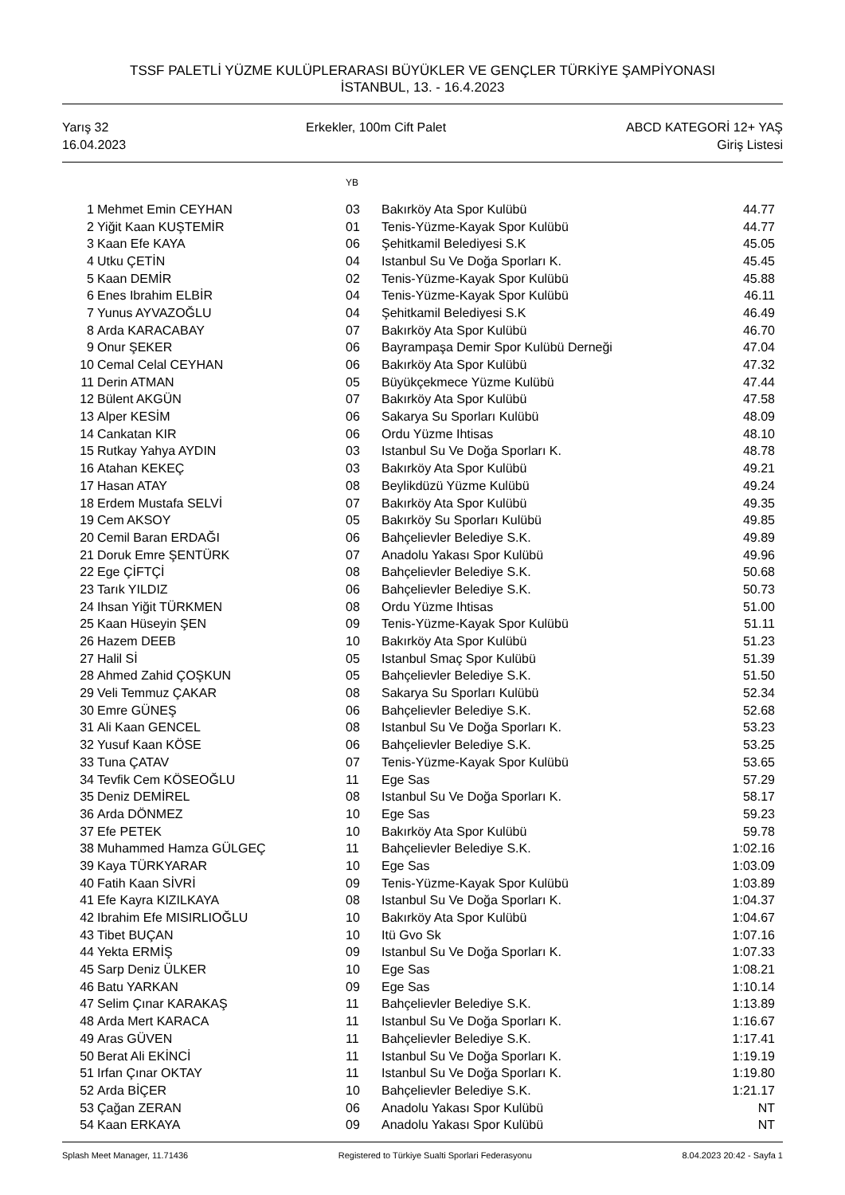TSSF PALETLİ YÜZME KULÜPLERARASI BÜYÜKLER VE GENÇLER TÜRKİYE ŞAMPİYONASI
İSTANBUL, 13. - 16.4.2023
Yarış 32
16.04.2023
Erkekler, 100m Cift Palet ABCD KATEGORİ 12+ YAŞ
Giriş Listesi
| | | YB | | |
| --- | --- | --- | --- | --- |
| 1 | Mehmet Emin CEYHAN | 03 | Bakırköy Ata Spor Kulübü | 44.77 |
| 2 | Yiğit Kaan KUŞTEMİR | 01 | Tenis-Yüzme-Kayak Spor Kulübü | 44.77 |
| 3 | Kaan Efe KAYA | 06 | Şehitkamil Belediyesi S.K | 45.05 |
| 4 | Utku ÇETİN | 04 | Istanbul Su Ve Doğa Sporları K. | 45.45 |
| 5 | Kaan DEMİR | 02 | Tenis-Yüzme-Kayak Spor Kulübü | 45.88 |
| 6 | Enes Ibrahim ELBİR | 04 | Tenis-Yüzme-Kayak Spor Kulübü | 46.11 |
| 7 | Yunus AYVAZOĞLU | 04 | Şehitkamil Belediyesi S.K | 46.49 |
| 8 | Arda KARACABAY | 07 | Bakırköy Ata Spor Kulübü | 46.70 |
| 9 | Onur ŞEKER | 06 | Bayrampaşa Demir Spor Kulübü Derneği | 47.04 |
| 10 | Cemal Celal CEYHAN | 06 | Bakırköy Ata Spor Kulübü | 47.32 |
| 11 | Derin ATMAN | 05 | Büyükçekmece Yüzme Kulübü | 47.44 |
| 12 | Bülent AKGÜN | 07 | Bakırköy Ata Spor Kulübü | 47.58 |
| 13 | Alper KESİM | 06 | Sakarya Su Sporları Kulübü | 48.09 |
| 14 | Cankatan KIR | 06 | Ordu Yüzme Ihtisas | 48.10 |
| 15 | Rutkay Yahya AYDIN | 03 | Istanbul Su Ve Doğa Sporları K. | 48.78 |
| 16 | Atahan KEKEÇ | 03 | Bakırköy Ata Spor Kulübü | 49.21 |
| 17 | Hasan ATAY | 08 | Beylikdüzü Yüzme Kulübü | 49.24 |
| 18 | Erdem Mustafa SELVİ | 07 | Bakırköy Ata Spor Kulübü | 49.35 |
| 19 | Cem AKSOY | 05 | Bakırköy Su Sporları Kulübü | 49.85 |
| 20 | Cemil Baran ERDAĞI | 06 | Bahçelievler Belediye S.K. | 49.89 |
| 21 | Doruk Emre ŞENTÜRK | 07 | Anadolu Yakası Spor Kulübü | 49.96 |
| 22 | Ege ÇİFTÇİ | 08 | Bahçelievler Belediye S.K. | 50.68 |
| 23 | Tarık YILDIZ | 06 | Bahçelievler Belediye S.K. | 50.73 |
| 24 | Ihsan Yiğit TÜRKMEN | 08 | Ordu Yüzme Ihtisas | 51.00 |
| 25 | Kaan Hüseyin ŞEN | 09 | Tenis-Yüzme-Kayak Spor Kulübü | 51.11 |
| 26 | Hazem DEEB | 10 | Bakırköy Ata Spor Kulübü | 51.23 |
| 27 | Halil Sİ | 05 | Istanbul Smaç Spor Kulübü | 51.39 |
| 28 | Ahmed Zahid ÇOŞKUN | 05 | Bahçelievler Belediye S.K. | 51.50 |
| 29 | Veli Temmuz ÇAKAR | 08 | Sakarya Su Sporları Kulübü | 52.34 |
| 30 | Emre GÜNEŞ | 06 | Bahçelievler Belediye S.K. | 52.68 |
| 31 | Ali Kaan GENCEL | 08 | Istanbul Su Ve Doğa Sporları K. | 53.23 |
| 32 | Yusuf Kaan KÖSE | 06 | Bahçelievler Belediye S.K. | 53.25 |
| 33 | Tuna ÇATAV | 07 | Tenis-Yüzme-Kayak Spor Kulübü | 53.65 |
| 34 | Tevfik Cem KÖSEOĞLU | 11 | Ege Sas | 57.29 |
| 35 | Deniz DEMİREL | 08 | Istanbul Su Ve Doğa Sporları K. | 58.17 |
| 36 | Arda DÖNMEZ | 10 | Ege Sas | 59.23 |
| 37 | Efe PETEK | 10 | Bakırköy Ata Spor Kulübü | 59.78 |
| 38 | Muhammed Hamza GÜLGEÇ | 11 | Bahçelievler Belediye S.K. | 1:02.16 |
| 39 | Kaya TÜRKYARAR | 10 | Ege Sas | 1:03.09 |
| 40 | Fatih Kaan SİVRİ | 09 | Tenis-Yüzme-Kayak Spor Kulübü | 1:03.89 |
| 41 | Efe Kayra KIZILKAYA | 08 | Istanbul Su Ve Doğa Sporları K. | 1:04.37 |
| 42 | Ibrahim Efe MISIRLIOĞLU | 10 | Bakırköy Ata Spor Kulübü | 1:04.67 |
| 43 | Tibet BUÇAN | 10 | Itü Gvo Sk | 1:07.16 |
| 44 | Yekta ERMİŞ | 09 | Istanbul Su Ve Doğa Sporları K. | 1:07.33 |
| 45 | Sarp Deniz ÜLKER | 10 | Ege Sas | 1:08.21 |
| 46 | Batu YARKAN | 09 | Ege Sas | 1:10.14 |
| 47 | Selim Çınar KARAKAŞ | 11 | Bahçelievler Belediye S.K. | 1:13.89 |
| 48 | Arda Mert KARACA | 11 | Istanbul Su Ve Doğa Sporları K. | 1:16.67 |
| 49 | Aras GÜVEN | 11 | Bahçelievler Belediye S.K. | 1:17.41 |
| 50 | Berat Ali EKİNCİ | 11 | Istanbul Su Ve Doğa Sporları K. | 1:19.19 |
| 51 | Irfan Çınar OKTAY | 11 | Istanbul Su Ve Doğa Sporları K. | 1:19.80 |
| 52 | Arda BİÇER | 10 | Bahçelievler Belediye S.K. | 1:21.17 |
| 53 | Çağan ZERAN | 06 | Anadolu Yakası Spor Kulübü | NT |
| 54 | Kaan ERKAYA | 09 | Anadolu Yakası Spor Kulübü | NT |
Splash Meet Manager, 11.71436 Registered to Türkiye Sualti Sporlari Federasyonu 8.04.2023 20:42 - Sayfa 1